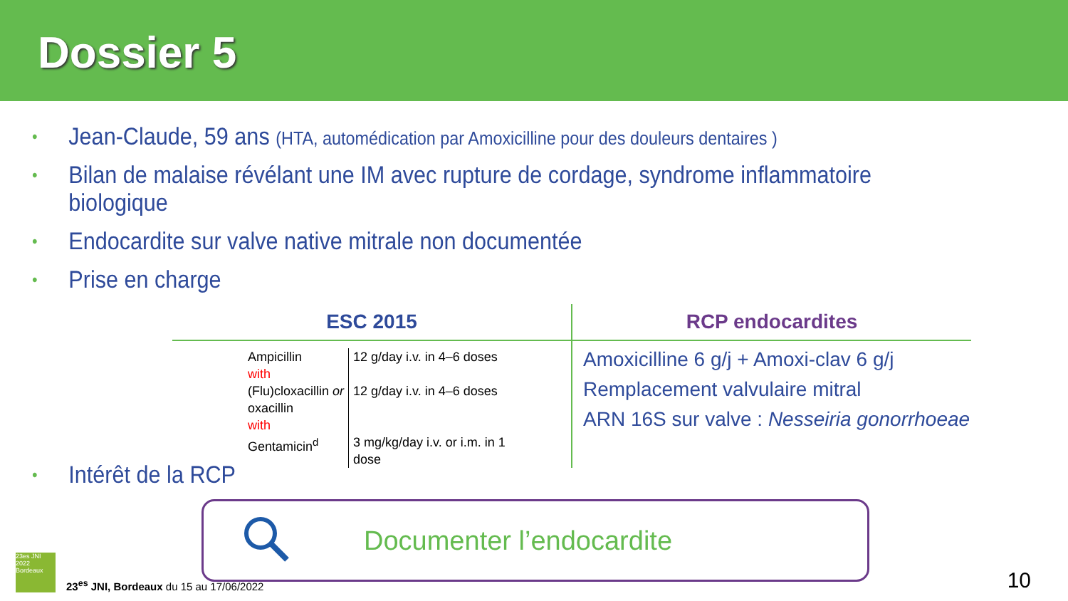Dossier 5
• Jean-Claude, 59 ans (HTA, automédication par Amoxicilline pour des douleurs dentaires )
• Bilan de malaise révélant une IM avec rupture de cordage, syndrome inflammatoire biologique
• Endocardite sur valve native mitrale non documentée
• Prise en charge
ESC 2015
| Ampicillin | 12 g/day i.v. in 4–6 doses |
| with | |
| (Flu)cloxacillin or oxacillin | 12 g/day i.v. in 4–6 doses |
| with | |
| Gentamicin<sup>d</sup> | 3 mg/kg/day i.v. or i.m. in 1 dose |
RCP endocardites
Amoxicilline 6 g/j + Amoxi-clav 6 g/j
Remplacement valvulaire mitral
ARN 16S sur valve : Nesseiria gonorrhoeae
• Intérêt de la RCP
Documenter l’endocardite
23es JNI 2022 Bordeaux
23<sup>es</sup> JNI, Bordeaux du 15 au 17/06/2022
10